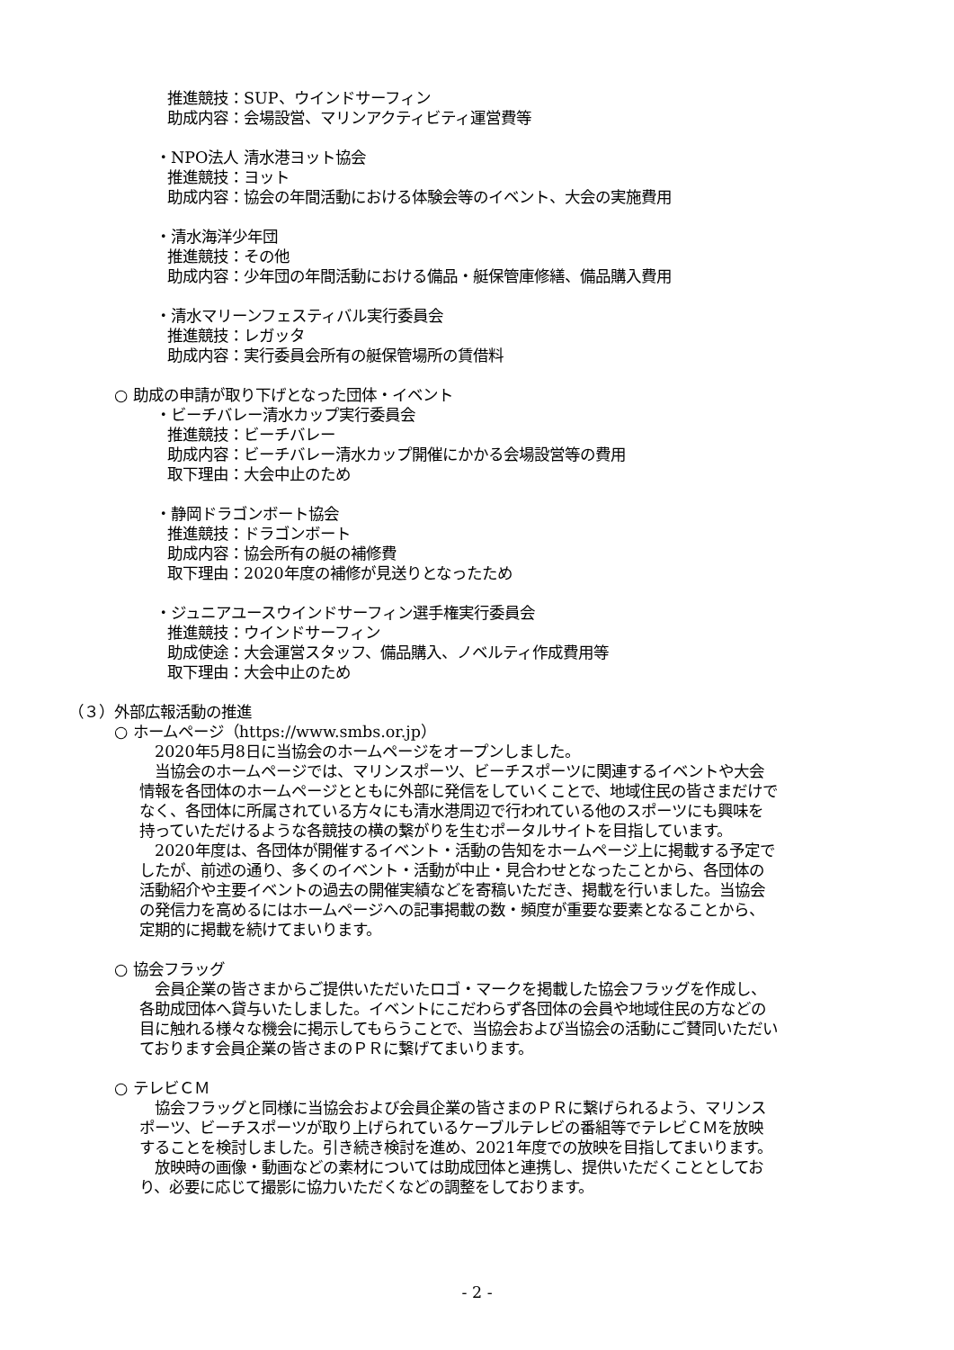推進競技：SUP、ウインドサーフィン
助成内容：会場設営、マリンアクティビティ運営費等
・NPO法人 清水港ヨット協会
推進競技：ヨット
助成内容：協会の年間活動における体験会等のイベント、大会の実施費用
・清水海洋少年団
推進競技：その他
助成内容：少年団の年間活動における備品・艇保管庫修繕、備品購入費用
・清水マリーンフェスティバル実行委員会
推進競技：レガッタ
助成内容：実行委員会所有の艇保管場所の賃借料
○ 助成の申請が取り下げとなった団体・イベント
・ビーチバレー清水カップ実行委員会
推進競技：ビーチバレー
助成内容：ビーチバレー清水カップ開催にかかる会場設営等の費用
取下理由：大会中止のため
・静岡ドラゴンボート協会
推進競技：ドラゴンボート
助成内容：協会所有の艇の補修費
取下理由：2020年度の補修が見送りとなったため
・ジュニアユースウインドサーフィン選手権実行委員会
推進競技：ウインドサーフィン
助成使途：大会運営スタッフ、備品購入、ノベルティ作成費用等
取下理由：大会中止のため
（３）外部広報活動の推進
○ ホームページ（https://www.smbs.or.jp）
　2020年5月8日に当協会のホームページをオープンしました。
　当協会のホームページでは、マリンスポーツ、ビーチスポーツに関連するイベントや大会情報を各団体のホームページとともに外部に発信をしていくことで、地域住民の皆さまだけでなく、各団体に所属されている方々にも清水港周辺で行われている他のスポーツにも興味を持っていただけるような各競技の横の繋がりを生むポータルサイトを目指しています。
　2020年度は、各団体が開催するイベント・活動の告知をホームページ上に掲載する予定でしたが、前述の通り、多くのイベント・活動が中止・見合わせとなったことから、各団体の活動紹介や主要イベントの過去の開催実績などを寄稿いただき、掲載を行いました。当協会の発信力を高めるにはホームページへの記事掲載の数・頻度が重要な要素となることから、定期的に掲載を続けてまいります。
○ 協会フラッグ
　会員企業の皆さまからご提供いただいたロゴ・マークを掲載した協会フラッグを作成し、各助成団体へ貸与いたしました。イベントにこだわらず各団体の会員や地域住民の方などの目に触れる様々な機会に掲示してもらうことで、当協会および当協会の活動にご賛同いただいております会員企業の皆さまのＰＲに繋げてまいります。
○ テレビＣＭ
　協会フラッグと同様に当協会および会員企業の皆さまのＰＲに繋げられるよう、マリンスポーツ、ビーチスポーツが取り上げられているケーブルテレビの番組等でテレビＣＭを放映することを検討しました。引き続き検討を進め、2021年度での放映を目指してまいります。
　放映時の画像・動画などの素材については助成団体と連携し、提供いただくこととしており、必要に応じて撮影に協力いただくなどの調整をしております。
- 2 -